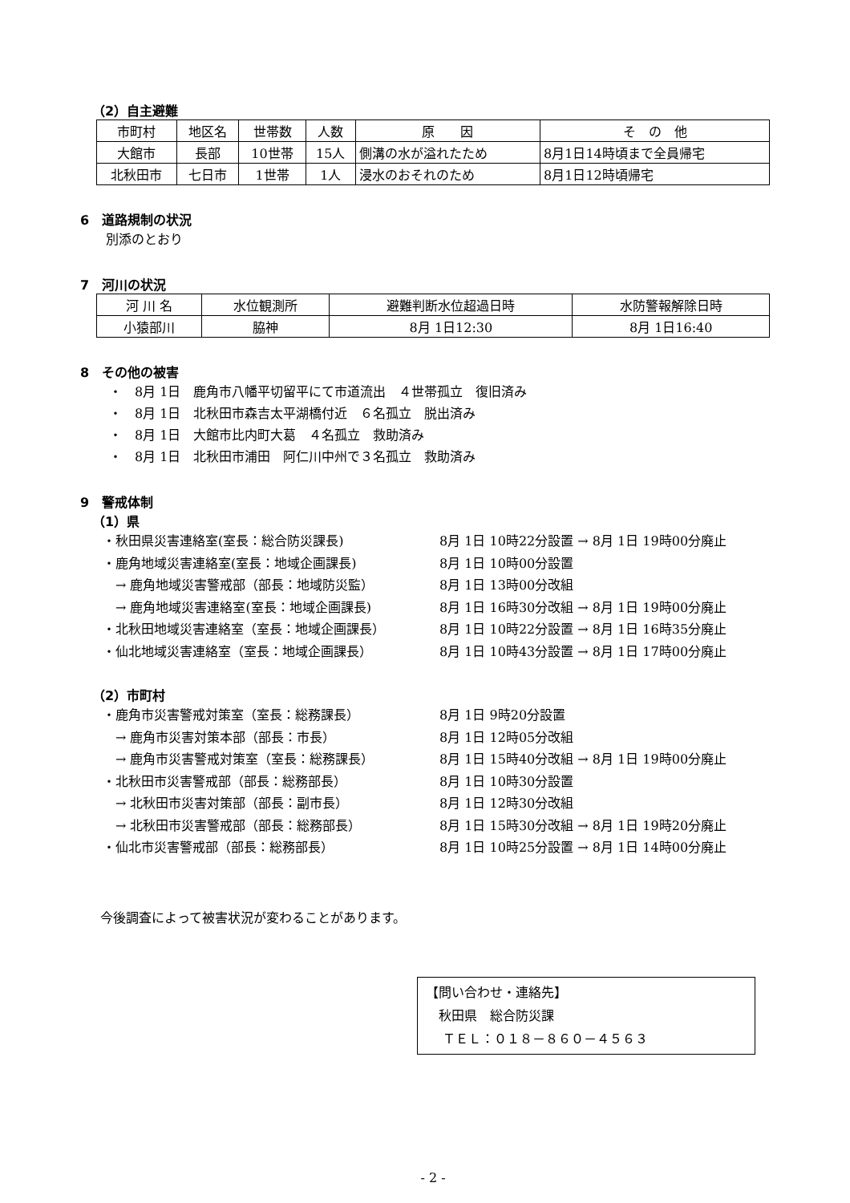（2）自主避難
| 市町村 | 地区名 | 世帯数 | 人数 | 原 因 | そ の 他 |
| 大館市 | 長部 | 10世帯 | 15人 | 側溝の水が溢れたため | 8月1日14時頃まで全員帰宅 |
| 北秋田市 | 七日市 | 1世帯 | 1人 | 浸水のおそれのため | 8月1日12時頃帰宅 |
6　道路規制の状況
別添のとおり
7　河川の状況
| 河 川 名 | 水位観測所 | 避難判断水位超過日時 | 水防警報解除日時 |
| 小猿部川 | 脇神 | 8月 1日12:30 | 8月 1日16:40 |
8　その他の被害
・　8月 1日　鹿角市八幡平切留平にて市道流出　４世帯孤立　復旧済み
・　8月 1日　北秋田市森吉太平湖橋付近　６名孤立　脱出済み
・　8月 1日　大館市比内町大葛　４名孤立　救助済み
・　8月 1日　北秋田市浦田　阿仁川中州で３名孤立　救助済み
9　警戒体制
（1）県
・秋田県災害連絡室(室長：総合防災課長) 8月 1日 10時22分設置 → 8月 1日 19時00分廃止
・鹿角地域災害連絡室(室長：地域企画課長) 8月 1日 10時00分設置
　→ 鹿角地域災害警戒部（部長：地域防災監） 8月 1日 13時00分改組
　→ 鹿角地域災害連絡室(室長：地域企画課長) 8月 1日 16時30分改組 → 8月 1日 19時00分廃止
・北秋田地域災害連絡室（室長：地域企画課長） 8月 1日 10時22分設置 → 8月 1日 16時35分廃止
・仙北地域災害連絡室（室長：地域企画課長） 8月 1日 10時43分設置 → 8月 1日 17時00分廃止
（2）市町村
・鹿角市災害警戒対策室（室長：総務課長） 8月 1日 9時20分設置
　→ 鹿角市災害対策本部（部長：市長） 8月 1日 12時05分改組
　→ 鹿角市災害警戒対策室（室長：総務課長） 8月 1日 15時40分改組 → 8月 1日 19時00分廃止
・北秋田市災害警戒部（部長：総務部長） 8月 1日 10時30分設置
　→ 北秋田市災害対策部（部長：副市長） 8月 1日 12時30分改組
　→ 北秋田市災害警戒部（部長：総務部長） 8月 1日 15時30分改組 → 8月 1日 19時20分廃止
・仙北市災害警戒部（部長：総務部長） 8月 1日 10時25分設置 → 8月 1日 14時00分廃止
今後調査によって被害状況が変わることがあります。
【問い合わせ・連絡先】
　秋田県　総合防災課
　 ＴＥＬ：０１８－８６０－４５６３
- 2 -